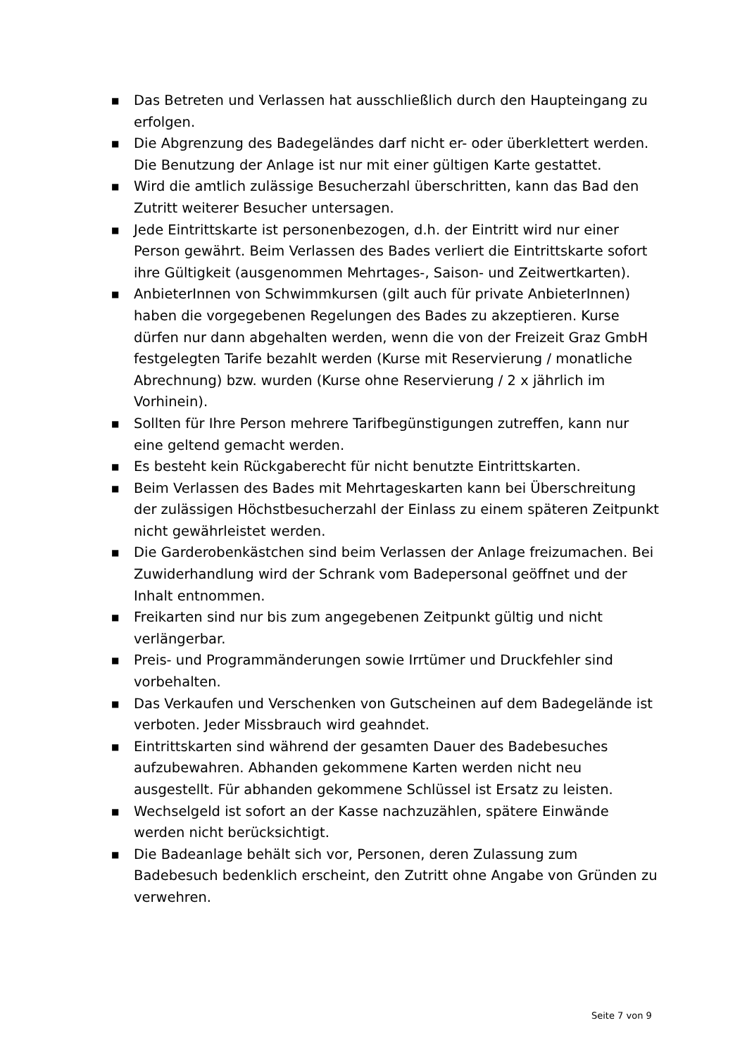■ Das Betreten und Verlassen hat ausschließlich durch den Haupteingang zu erfolgen.
■ Die Abgrenzung des Badegeländes darf nicht er- oder überklettert werden. Die Benutzung der Anlage ist nur mit einer gültigen Karte gestattet.
■ Wird die amtlich zulässige Besucherzahl überschritten, kann das Bad den Zutritt weiterer Besucher untersagen.
■ Jede Eintrittskarte ist personenbezogen, d.h. der Eintritt wird nur einer Person gewährt. Beim Verlassen des Bades verliert die Eintrittskarte sofort ihre Gültigkeit (ausgenommen Mehrtages-, Saison- und Zeitwertkarten).
■ AnbieterInnen von Schwimmkursen (gilt auch für private AnbieterInnen) haben die vorgegebenen Regelungen des Bades zu akzeptieren. Kurse dürfen nur dann abgehalten werden, wenn die von der Freizeit Graz GmbH festgelegten Tarife bezahlt werden (Kurse mit Reservierung / monatliche Abrechnung) bzw. wurden (Kurse ohne Reservierung / 2 x jährlich im Vorhinein).
■ Sollten für Ihre Person mehrere Tarifbegünstigungen zutreffen, kann nur eine geltend gemacht werden.
■ Es besteht kein Rückgaberecht für nicht benutzte Eintrittskarten.
■ Beim Verlassen des Bades mit Mehrtageskarten kann bei Überschreitung der zulässigen Höchstbesucherzahl der Einlass zu einem späteren Zeitpunkt nicht gewährleistet werden.
■ Die Garderobenkästchen sind beim Verlassen der Anlage freizumachen. Bei Zuwiderhandlung wird der Schrank vom Badepersonal geöffnet und der Inhalt entnommen.
■ Freikarten sind nur bis zum angegebenen Zeitpunkt gültig und nicht verlängerbar.
■ Preis- und Programmänderungen sowie Irrtümer und Druckfehler sind vorbehalten.
■ Das Verkaufen und Verschenken von Gutscheinen auf dem Badegelände ist verboten. Jeder Missbrauch wird geahndet.
■ Eintrittskarten sind während der gesamten Dauer des Badebesuches aufzubewahren. Abhanden gekommene Karten werden nicht neu ausgestellt. Für abhanden gekommene Schlüssel ist Ersatz zu leisten.
■ Wechselgeld ist sofort an der Kasse nachzuzählen, spätere Einwände werden nicht berücksichtigt.
■ Die Badeanlage behält sich vor, Personen, deren Zulassung zum Badebesuch bedenklich erscheint, den Zutritt ohne Angabe von Gründen zu verwehren.
Seite 7 von 9